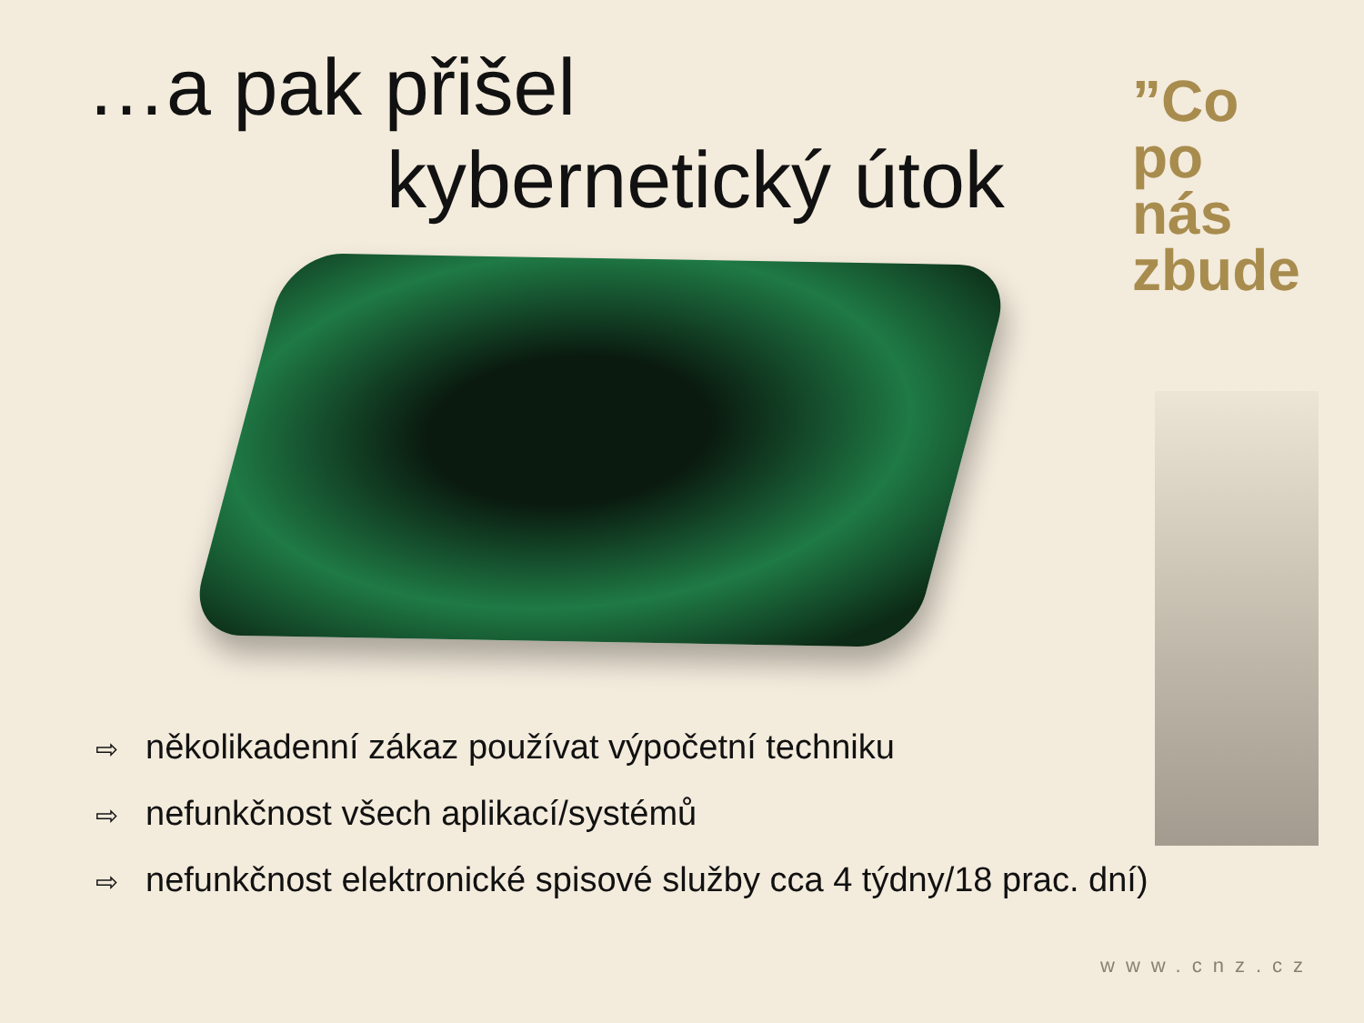…a pak přišel
kybernetický útok
”Co
po
nás zbude
⇨ několikadenní zákaz používat výpočetní techniku
⇨ nefunkčnost všech aplikací/systémů
⇨ nefunkčnost elektronické spisové služby cca 4 týdny/18 prac. dní)
www.cnz.cz